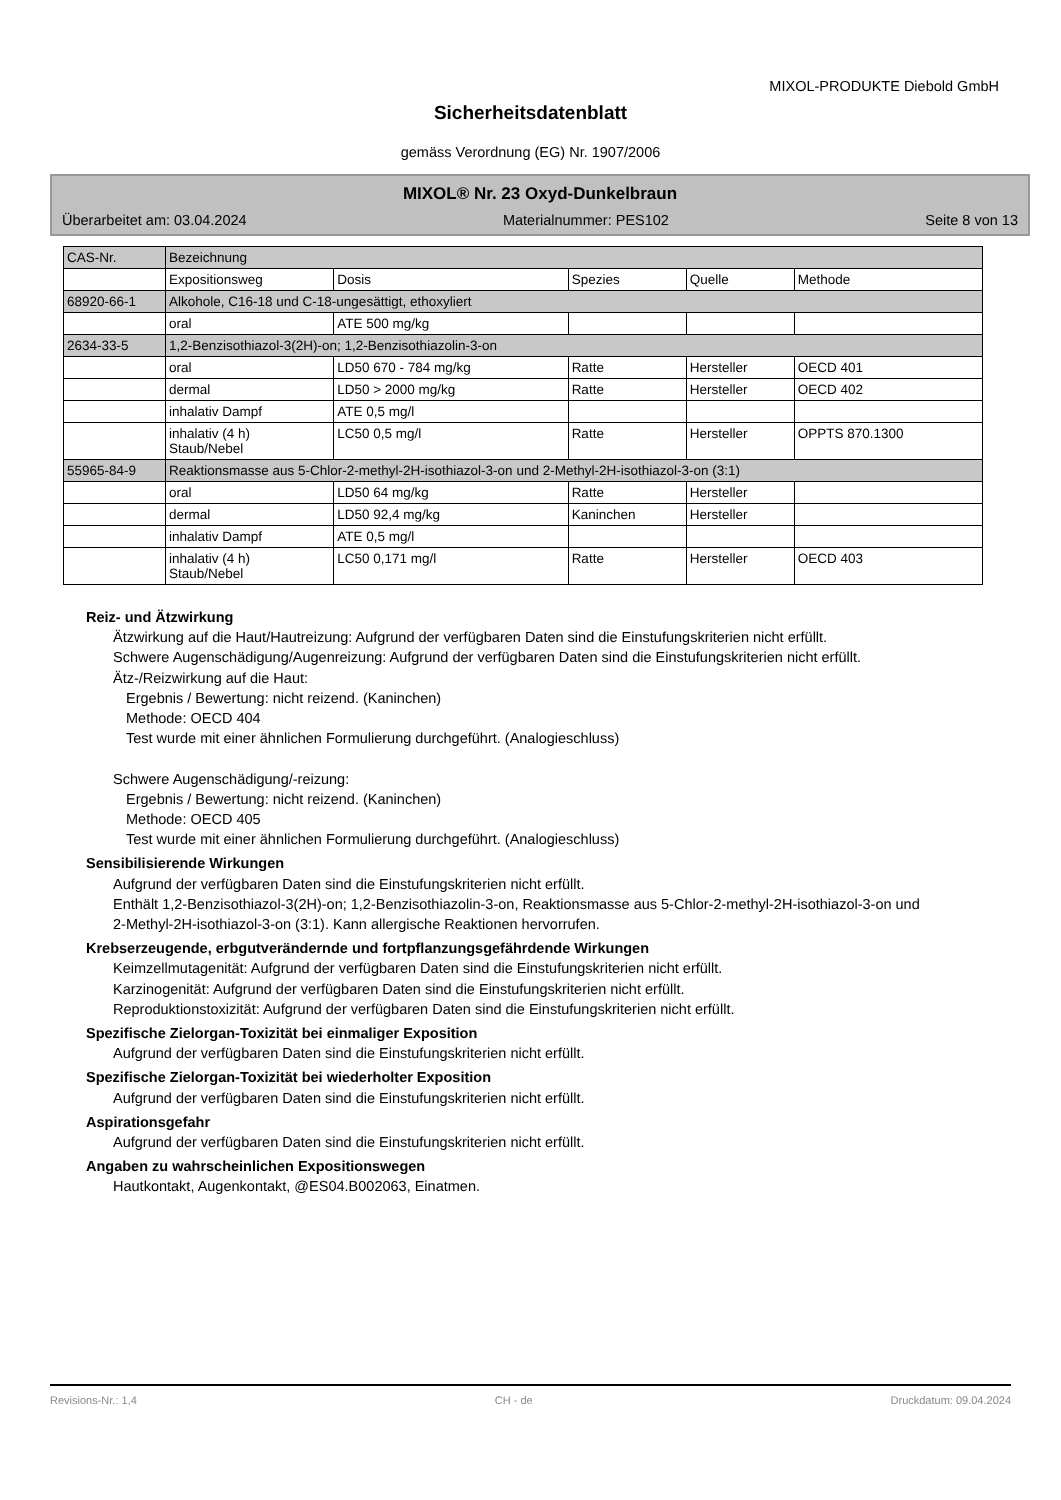MIXOL-PRODUKTE Diebold GmbH
Sicherheitsdatenblatt
gemäss Verordnung (EG) Nr. 1907/2006
MIXOL® Nr. 23 Oxyd-Dunkelbraun
Überarbeitet am: 03.04.2024 Materialnummer: PES102 Seite 8 von 13
| CAS-Nr. | Bezeichnung | | | | |
| | Expositionsweg | Dosis | Spezies | Quelle | Methode |
| 68920-66-1 | Alkohole, C16-18 und C-18-ungesättigt, ethoxyliert | | | | |
| | oral | ATE 500 mg/kg | | | |
| 2634-33-5 | 1,2-Benzisothiazol-3(2H)-on; 1,2-Benzisothiazolin-3-on | | | | |
| | oral | LD50 670 - 784 mg/kg | Ratte | Hersteller | OECD 401 |
| | dermal | LD50 > 2000 mg/kg | Ratte | Hersteller | OECD 402 |
| | inhalativ Dampf | ATE 0,5 mg/l | | | |
| | inhalativ (4 h) Staub/Nebel | LC50 0,5 mg/l | Ratte | Hersteller | OPPTS 870.1300 |
| 55965-84-9 | Reaktionsmasse aus 5-Chlor-2-methyl-2H-isothiazol-3-on und 2-Methyl-2H-isothiazol-3-on (3:1) | | | | |
| | oral | LD50 64 mg/kg | Ratte | Hersteller | |
| | dermal | LD50 92,4 mg/kg | Kaninchen | Hersteller | |
| | inhalativ Dampf | ATE 0,5 mg/l | | | |
| | inhalativ (4 h) Staub/Nebel | LC50 0,171 mg/l | Ratte | Hersteller | OECD 403 |
Reiz- und Ätzwirkung
Ätzwirkung auf die Haut/Hautreizung: Aufgrund der verfügbaren Daten sind die Einstufungskriterien nicht erfüllt.
Schwere Augenschädigung/Augenreizung: Aufgrund der verfügbaren Daten sind die Einstufungskriterien nicht erfüllt.
Ätz-/Reizwirkung auf die Haut:
Ergebnis / Bewertung: nicht reizend. (Kaninchen)
Methode: OECD 404
Test wurde mit einer ähnlichen Formulierung durchgeführt. (Analogieschluss)
Schwere Augenschädigung/-reizung:
Ergebnis / Bewertung: nicht reizend. (Kaninchen)
Methode: OECD 405
Test wurde mit einer ähnlichen Formulierung durchgeführt. (Analogieschluss)
Sensibilisierende Wirkungen
Aufgrund der verfügbaren Daten sind die Einstufungskriterien nicht erfüllt.
Enthält 1,2-Benzisothiazol-3(2H)-on; 1,2-Benzisothiazolin-3-on, Reaktionsmasse aus 5-Chlor-2-methyl-2H-isothiazol-3-on und 2-Methyl-2H-isothiazol-3-on (3:1). Kann allergische Reaktionen hervorrufen.
Krebserzeugende, erbgutverändernde und fortpflanzungsgefährdende Wirkungen
Keimzellmutagenität: Aufgrund der verfügbaren Daten sind die Einstufungskriterien nicht erfüllt.
Karzinogenität: Aufgrund der verfügbaren Daten sind die Einstufungskriterien nicht erfüllt.
Reproduktionstoxizität: Aufgrund der verfügbaren Daten sind die Einstufungskriterien nicht erfüllt.
Spezifische Zielorgan-Toxizität bei einmaliger Exposition
Aufgrund der verfügbaren Daten sind die Einstufungskriterien nicht erfüllt.
Spezifische Zielorgan-Toxizität bei wiederholter Exposition
Aufgrund der verfügbaren Daten sind die Einstufungskriterien nicht erfüllt.
Aspirationsgefahr
Aufgrund der verfügbaren Daten sind die Einstufungskriterien nicht erfüllt.
Angaben zu wahrscheinlichen Expositionswegen
Hautkontakt, Augenkontakt, @ES04.B002063, Einatmen.
Revisions-Nr.: 1,4 CH - de Druckdatum: 09.04.2024